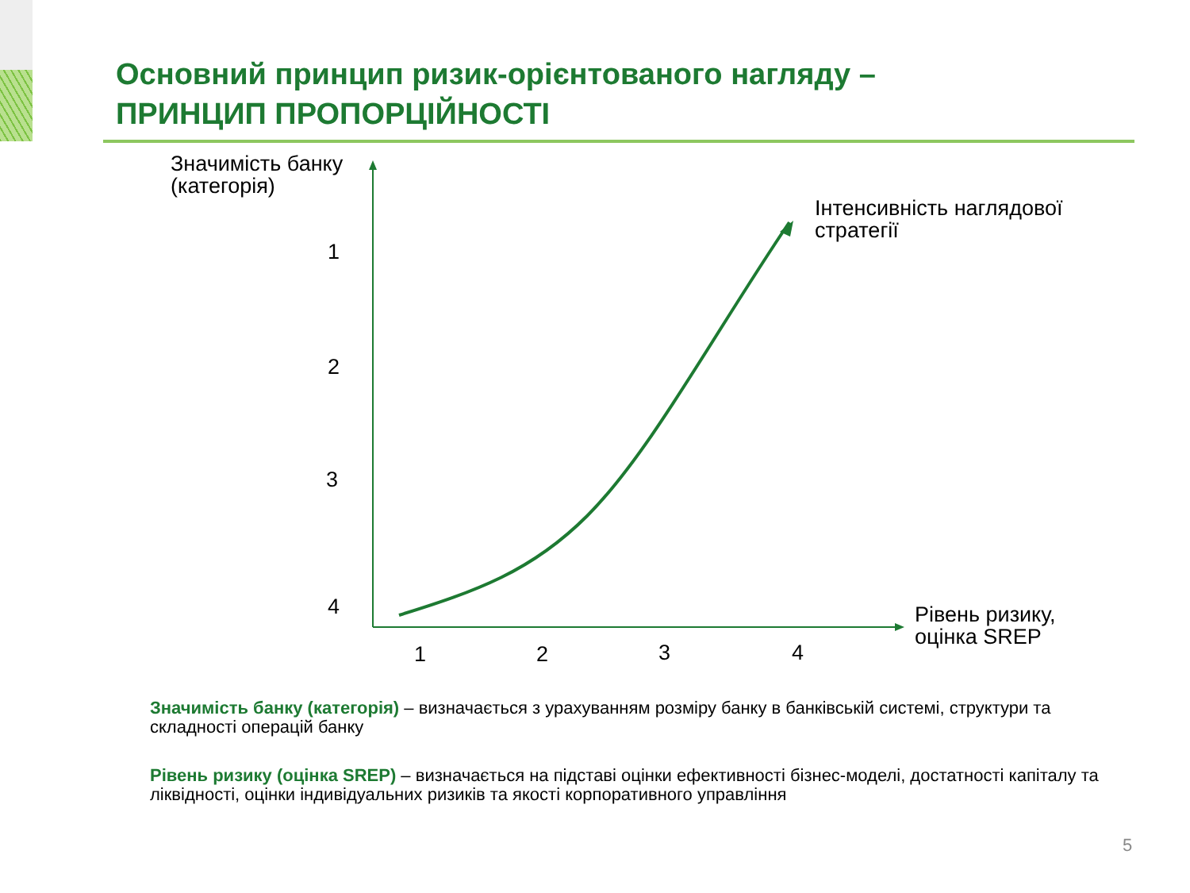Основний принцип ризик-орієнтованого нагляду –
ПРИНЦИП ПРОПОРЦІЙНОСТІ
Значимість банку
(категорія)
Інтенсивність наглядової
стратегії
Рівень ризику,
оцінка SREP
1
2
3
4
1 2 3 4
Значимість банку (категорія) – визначається з урахуванням розміру банку в банківській системі, структури та складності операцій банку
Рівень ризику (оцінка SREP) – визначається на підставі оцінки ефективності бізнес-моделі, достатності капіталу та ліквідності, оцінки індивідуальних ризиків та якості корпоративного управління
5